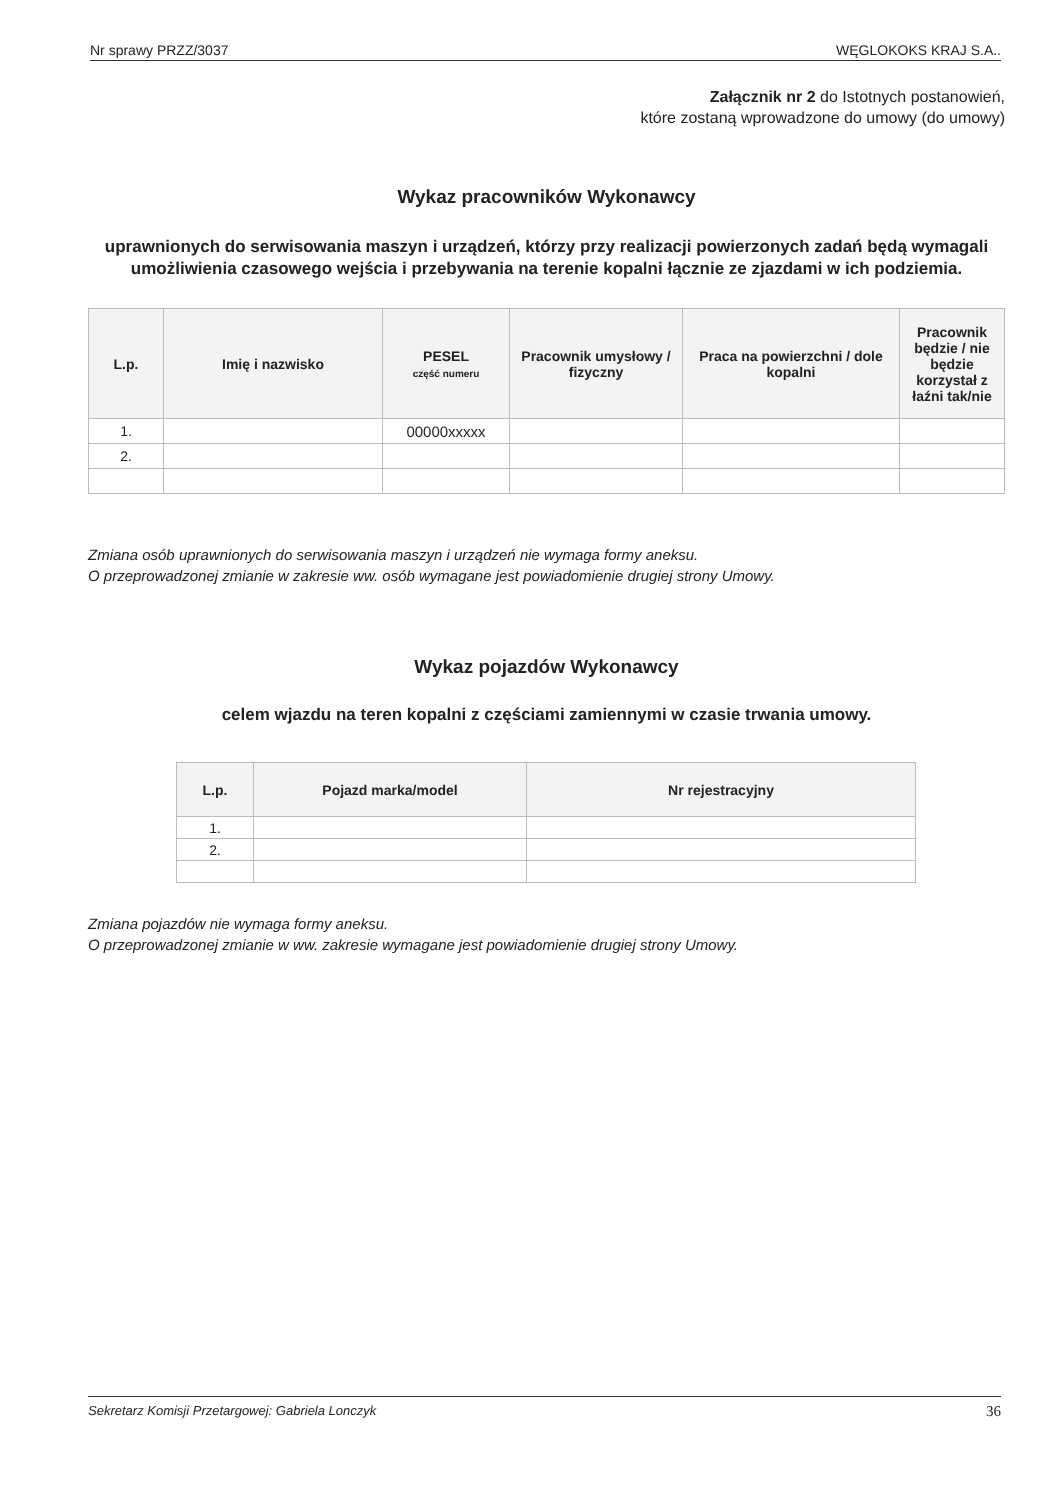Nr sprawy PRZZ/3037 WĘGLOKOKS KRAJ S.A..
Załącznik nr 2 do Istotnych postanowień,
które zostaną wprowadzone do umowy (do umowy)
Wykaz pracowników Wykonawcy
uprawnionych do serwisowania maszyn i urządzeń, którzy przy realizacji powierzonych zadań będą wymagali umożliwienia czasowego wejścia i przebywania na terenie kopalni łącznie ze zjazdami w ich podziemia.
| L.p. | Imię i nazwisko | PESEL część numeru | Pracownik umysłowy / fizyczny | Praca na powierzchni / dole kopalni | Pracownik będzie / nie będzie korzystał z łaźni tak/nie |
| --- | --- | --- | --- | --- | --- |
| 1. | | 00000xxxxx | | | |
| 2. | | | | | |
Zmiana osób uprawnionych do serwisowania maszyn i urządzeń nie wymaga formy aneksu.
O przeprowadzonej zmianie w zakresie ww. osób wymagane jest powiadomienie drugiej strony Umowy.
Wykaz pojazdów Wykonawcy
celem wjazdu na teren kopalni z częściami zamiennymi w czasie trwania umowy.
| L.p. | Pojazd marka/model | Nr rejestracyjny |
| --- | --- | --- |
| 1. | | |
| 2. | | |
Zmiana pojazdów nie wymaga formy aneksu.
O przeprowadzonej zmianie w ww. zakresie wymagane jest powiadomienie drugiej strony Umowy.
Sekretarz Komisji Przetargowej: Gabriela Lonczyk 36